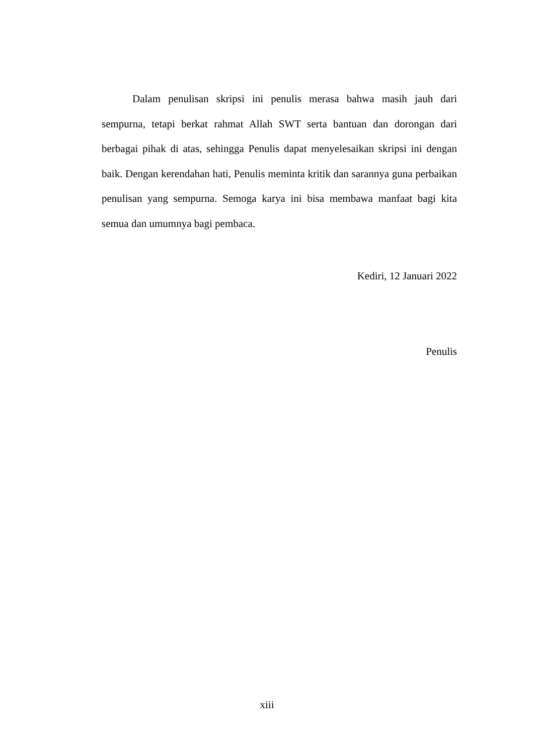Dalam penulisan skripsi ini penulis merasa bahwa masih jauh dari sempurna, tetapi berkat rahmat Allah SWT serta bantuan dan dorongan dari berbagai pihak di atas, sehingga Penulis dapat menyelesaikan skripsi ini dengan baik. Dengan kerendahan hati, Penulis meminta kritik dan sarannya guna perbaikan penulisan yang sempurna. Semoga karya ini bisa membawa manfaat bagi kita semua dan umumnya bagi pembaca.
Kediri, 12 Januari 2022
Penulis
xiii